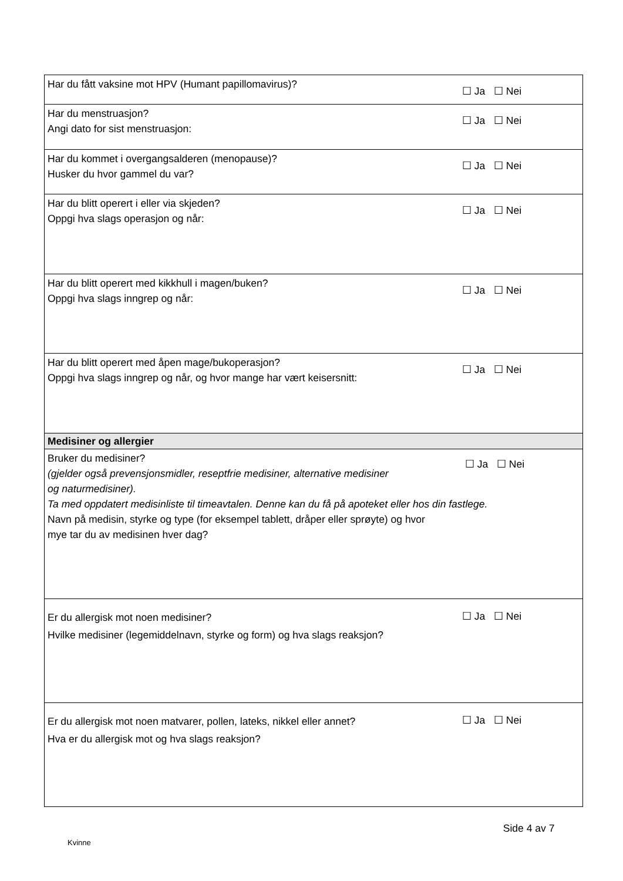| Har du fått vaksine mot HPV (Humant papillomavirus)? | ☐ Ja ☐ Nei |
| Har du menstruasjon? Angi dato for sist menstruasjon: | ☐ Ja ☐ Nei |
| Har du kommet i overgangsalderen (menopause)? Husker du hvor gammel du var? | ☐ Ja ☐ Nei |
| Har du blitt operert i eller via skjeden? Oppgi hva slags operasjon og når: | ☐ Ja ☐ Nei |
| Har du blitt operert med kikkhull i magen/buken? Oppgi hva slags inngrep og når: | ☐ Ja ☐ Nei |
| Har du blitt operert med åpen mage/bukoperasjon? Oppgi hva slags inngrep og når, og hvor mange har vært keisersnitt: | ☐ Ja ☐ Nei |
| Medisiner og allergier | |
| Bruker du medisiner? (gjelder også prevensjonsmidler, reseptfrie medisiner, alternative medisiner og naturmedisiner). ☐ Ja ☐ Nei Ta med oppdatert medisinliste til timeavtalen. Denne kan du få på apoteket eller hos din fastlege. Navn på medisin, styrke og type (for eksempel tablett, dråper eller sprøyte) og hvor mye tar du av medisinen hver dag? | |
| Er du allergisk mot noen medisiner? Hvilke medisiner (legemiddelnavn, styrke og form) og hva slags reaksjon? | ☐ Ja ☐ Nei |
| Er du allergisk mot noen matvarer, pollen, lateks, nikkel eller annet? Hva er du allergisk mot og hva slags reaksjon? | ☐ Ja ☐ Nei |
Side 4 av 7
Kvinne